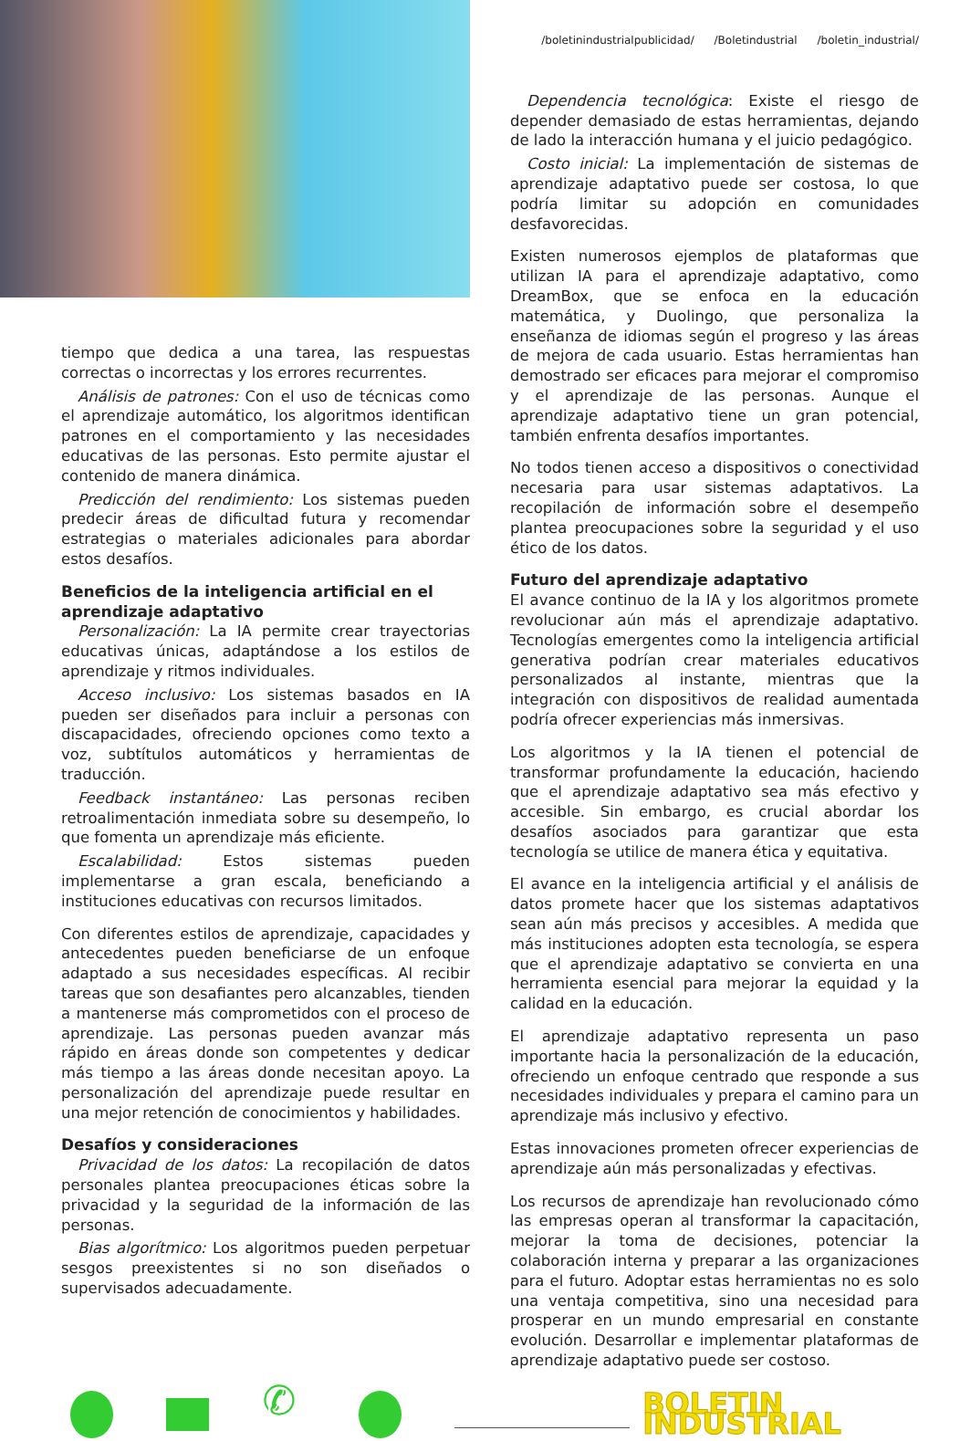tiempo que dedica a una tarea, las respuestas correctas o incorrectas y los errores recurrentes.
Análisis de patrones: Con el uso de técnicas como el aprendizaje automático, los algoritmos identifican patrones en el comportamiento y las necesidades educativas de las personas. Esto permite ajustar el contenido de manera dinámica.
Predicción del rendimiento: Los sistemas pueden predecir áreas de dificultad futura y recomendar estrategias o materiales adicionales para abordar estos desafíos.
Beneficios de la inteligencia artificial en el aprendizaje adaptativo
Personalización: La IA permite crear trayectorias educativas únicas, adaptándose a los estilos de aprendizaje y ritmos individuales.
Acceso inclusivo: Los sistemas basados en IA pueden ser diseñados para incluir a personas con discapacidades, ofreciendo opciones como texto a voz, subtítulos automáticos y herramientas de traducción.
Feedback instantáneo: Las personas reciben retroalimentación inmediata sobre su desempeño, lo que fomenta un aprendizaje más eficiente.
Escalabilidad: Estos sistemas pueden implementarse a gran escala, beneficiando a instituciones educativas con recursos limitados.
Con diferentes estilos de aprendizaje, capacidades y antecedentes pueden beneficiarse de un enfoque adaptado a sus necesidades específicas. Al recibir tareas que son desafiantes pero alcanzables, tienden a mantenerse más comprometidos con el proceso de aprendizaje. Las personas pueden avanzar más rápido en áreas donde son competentes y dedicar más tiempo a las áreas donde necesitan apoyo. La personalización del aprendizaje puede resultar en una mejor retención de conocimientos y habilidades.
Desafíos y consideraciones
Privacidad de los datos: La recopilación de datos personales plantea preocupaciones éticas sobre la privacidad y la seguridad de la información de las personas.
Bias algorítmico: Los algoritmos pueden perpetuar sesgos preexistentes si no son diseñados o supervisados adecuadamente.
/boletinindustrialpublicidad/ /Boletindustrial /boletin_industrial/
Dependencia tecnológica: Existe el riesgo de depender demasiado de estas herramientas, dejando de lado la interacción humana y el juicio pedagógico.
Costo inicial: La implementación de sistemas de aprendizaje adaptativo puede ser costosa, lo que podría limitar su adopción en comunidades desfavorecidas.
Existen numerosos ejemplos de plataformas que utilizan IA para el aprendizaje adaptativo, como DreamBox, que se enfoca en la educación matemática, y Duolingo, que personaliza la enseñanza de idiomas según el progreso y las áreas de mejora de cada usuario. Estas herramientas han demostrado ser eficaces para mejorar el compromiso y el aprendizaje de las personas. Aunque el aprendizaje adaptativo tiene un gran potencial, también enfrenta desafíos importantes.
No todos tienen acceso a dispositivos o conectividad necesaria para usar sistemas adaptativos. La recopilación de información sobre el desempeño plantea preocupaciones sobre la seguridad y el uso ético de los datos.
Futuro del aprendizaje adaptativo
El avance continuo de la IA y los algoritmos promete revolucionar aún más el aprendizaje adaptativo. Tecnologías emergentes como la inteligencia artificial generativa podrían crear materiales educativos personalizados al instante, mientras que la integración con dispositivos de realidad aumentada podría ofrecer experiencias más inmersivas.
Los algoritmos y la IA tienen el potencial de transformar profundamente la educación, haciendo que el aprendizaje adaptativo sea más efectivo y accesible. Sin embargo, es crucial abordar los desafíos asociados para garantizar que esta tecnología se utilice de manera ética y equitativa.
El avance en la inteligencia artificial y el análisis de datos promete hacer que los sistemas adaptativos sean aún más precisos y accesibles. A medida que más instituciones adopten esta tecnología, se espera que el aprendizaje adaptativo se convierta en una herramienta esencial para mejorar la equidad y la calidad en la educación.
El aprendizaje adaptativo representa un paso importante hacia la personalización de la educación, ofreciendo un enfoque centrado que responde a sus necesidades individuales y prepara el camino para un aprendizaje más inclusivo y efectivo.
Estas innovaciones prometen ofrecer experiencias de aprendizaje aún más personalizadas y efectivas.
Los recursos de aprendizaje han revolucionado cómo las empresas operan al transformar la capacitación, mejorar la toma de decisiones, potenciar la colaboración interna y preparar a las organizaciones para el futuro. Adoptar estas herramientas no es solo una ventaja competitiva, sino una necesidad para prosperar en un mundo empresarial en constante evolución. Desarrollar e implementar plataformas de aprendizaje adaptativo puede ser costoso.
✆
BOLETIN INDUSTRIAL